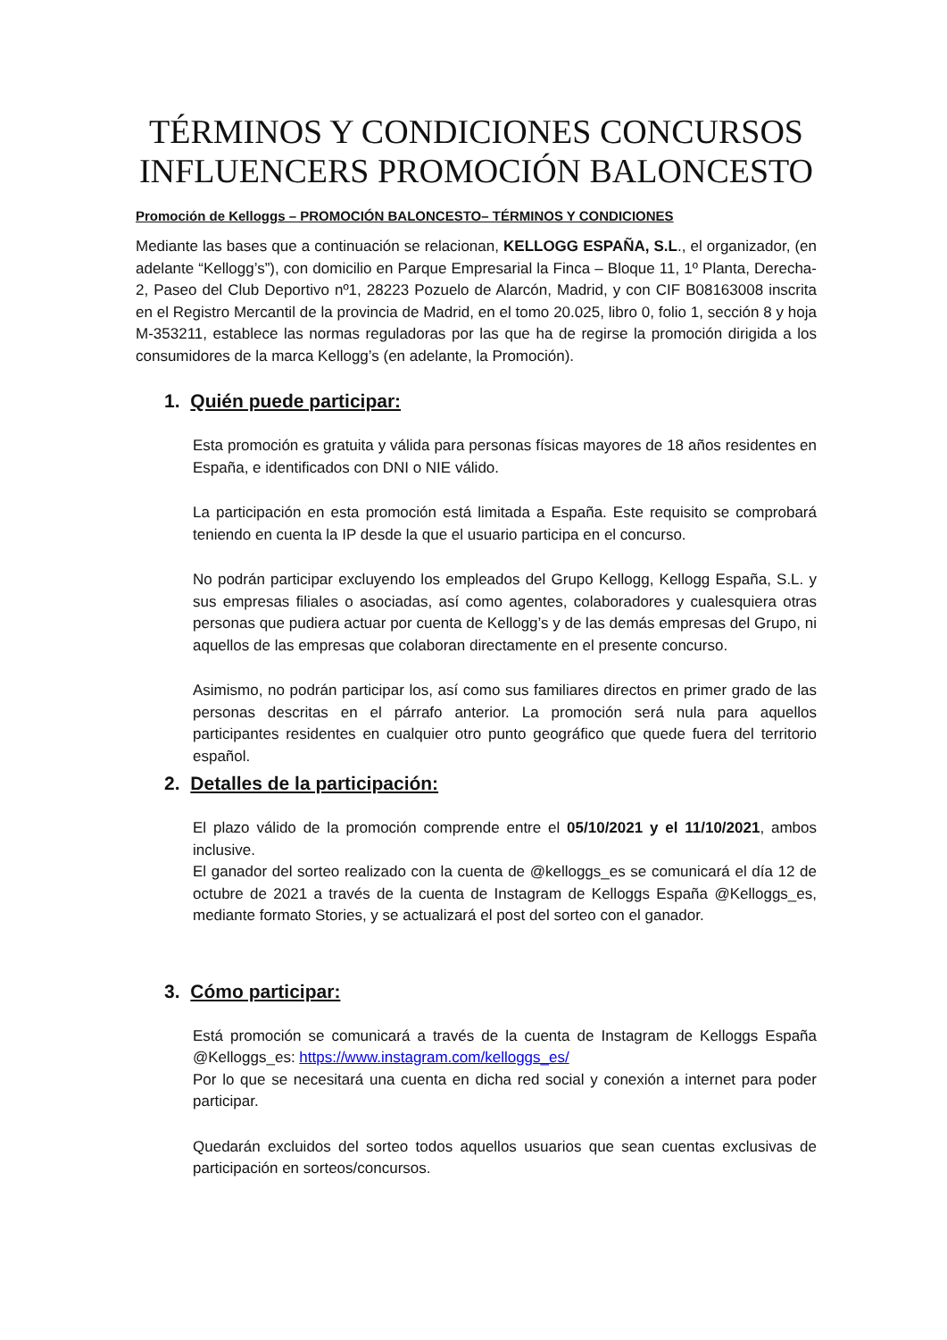TÉRMINOS Y CONDICIONES CONCURSOS INFLUENCERS PROMOCIÓN BALONCESTO
Promoción de Kelloggs – PROMOCIÓN BALONCESTO– TÉRMINOS Y CONDICIONES
Mediante las bases que a continuación se relacionan, KELLOGG ESPAÑA, S.L., el organizador, (en adelante “Kellogg’s”), con domicilio en Parque Empresarial la Finca – Bloque 11, 1º Planta, Derecha-2, Paseo del Club Deportivo nº1, 28223 Pozuelo de Alarcón, Madrid, y con CIF B08163008 inscrita en el Registro Mercantil de la provincia de Madrid, en el tomo 20.025, libro 0, folio 1, sección 8 y hoja M-353211, establece las normas reguladoras por las que ha de regirse la promoción dirigida a los consumidores de la marca Kellogg’s (en adelante, la Promoción).
1. Quién puede participar:
Esta promoción es gratuita y válida para personas físicas mayores de 18 años residentes en España, e identificados con DNI o NIE válido.
La participación en esta promoción está limitada a España. Este requisito se comprobará teniendo en cuenta la IP desde la que el usuario participa en el concurso.
No podrán participar excluyendo los empleados del Grupo Kellogg, Kellogg España, S.L. y sus empresas filiales o asociadas, así como agentes, colaboradores y cualesquiera otras personas que pudiera actuar por cuenta de Kellogg’s y de las demás empresas del Grupo, ni aquellos de las empresas que colaboran directamente en el presente concurso.
Asimismo, no podrán participar los, así como sus familiares directos en primer grado de las personas descritas en el párrafo anterior. La promoción será nula para aquellos participantes residentes en cualquier otro punto geográfico que quede fuera del territorio español.
2. Detalles de la participación:
El plazo válido de la promoción comprende entre el 05/10/2021 y el 11/10/2021, ambos inclusive.
El ganador del sorteo realizado con la cuenta de @kelloggs_es se comunicará el día 12 de octubre de 2021 a través de la cuenta de Instagram de Kelloggs España @Kelloggs_es, mediante formato Stories, y se actualizará el post del sorteo con el ganador.
3. Cómo participar:
Está promoción se comunicará a través de la cuenta de Instagram de Kelloggs España @Kelloggs_es: https://www.instagram.com/kelloggs_es/
Por lo que se necesitará una cuenta en dicha red social y conexión a internet para poder participar.
Quedarán excluidos del sorteo todos aquellos usuarios que sean cuentas exclusivas de participación en sorteos/concursos.